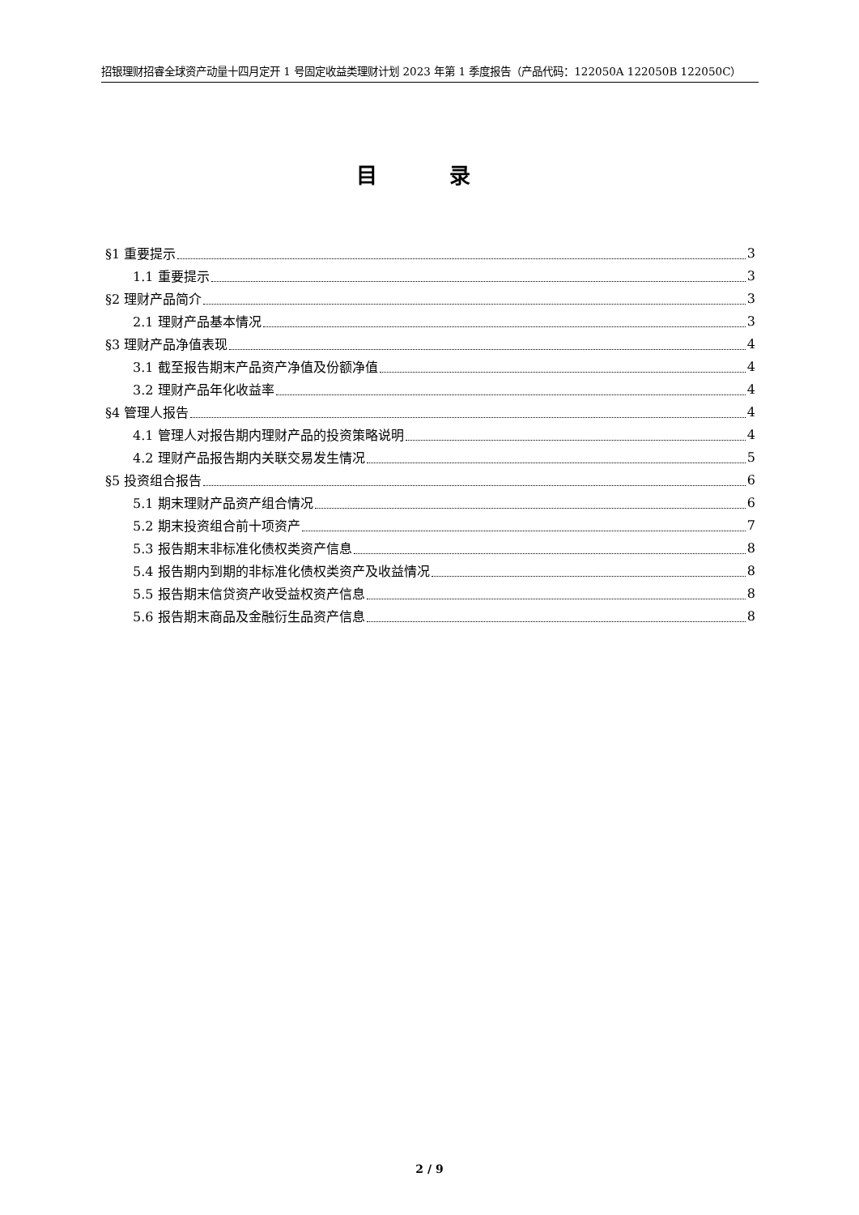招银理财招睿全球资产动量十四月定开 1 号固定收益类理财计划 2023 年第 1 季度报告（产品代码：122050A 122050B 122050C）
目 录
§1 重要提示 3
1.1 重要提示 3
§2 理财产品简介 3
2.1 理财产品基本情况 3
§3 理财产品净值表现 4
3.1 截至报告期末产品资产净值及份额净值 4
3.2 理财产品年化收益率 4
§4 管理人报告 4
4.1 管理人对报告期内理财产品的投资策略说明 4
4.2 理财产品报告期内关联交易发生情况 5
§5 投资组合报告 6
5.1 期末理财产品资产组合情况 6
5.2 期末投资组合前十项资产 7
5.3 报告期末非标准化债权类资产信息 8
5.4 报告期内到期的非标准化债权类资产及收益情况 8
5.5 报告期末信贷资产收受益权资产信息 8
5.6 报告期末商品及金融衍生品资产信息 8
2 / 9